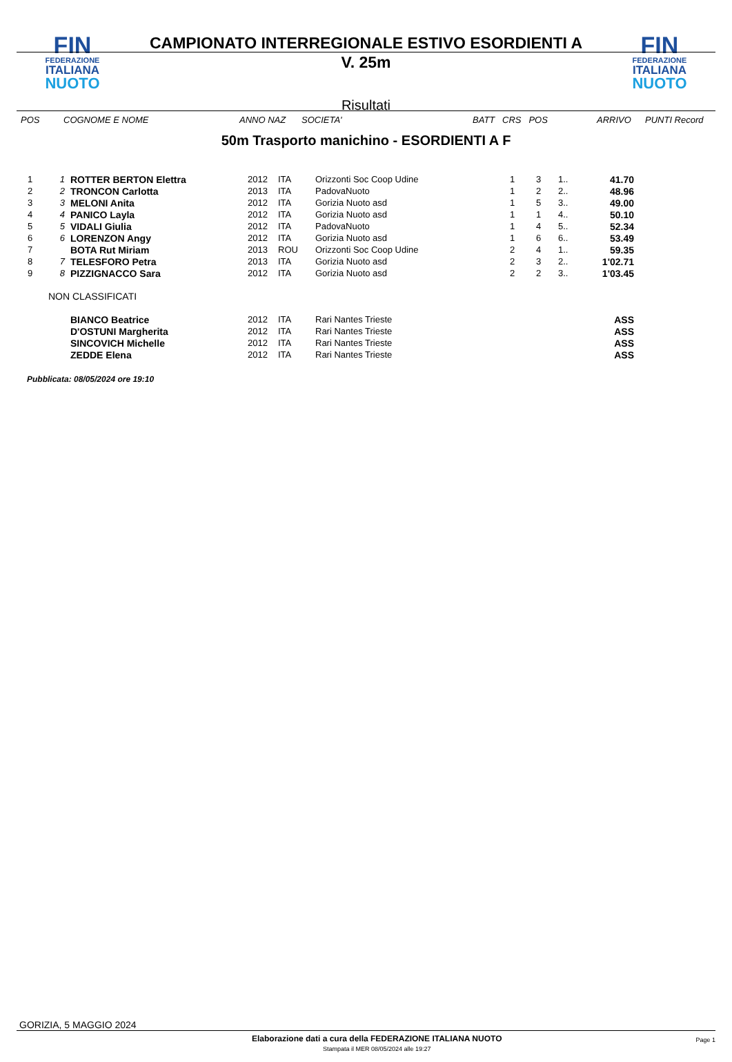FIN
FEDERAZIONE
ITALIANA
NUOTO
CAMPIONATO INTERREGIONALE ESTIVO ESORDIENTI A
V. 25m
Risultati
FIN
FEDERAZIONE
ITALIANA
NUOTO
| POS | COGNOME E NOME | ANNO NAZ | SOCIETA' | BATT CRS POS | ARRIVO | PUNTI Record |
| --- | --- | --- | --- | --- | --- | --- |
50m Trasporto manichino - ESORDIENTI A F
| 1 | 1 | ROTTER BERTON Elettra | 2012 | ITA | Orizzonti Soc Coop Udine | 1 | 3 | 1.. | 41.70 |
| 2 | 2 | TRONCON Carlotta | 2013 | ITA | PadovaNuoto | 1 | 2 | 2.. | 48.96 |
| 3 | 3 | MELONI Anita | 2012 | ITA | Gorizia Nuoto asd | 1 | 5 | 3.. | 49.00 |
| 4 | 4 | PANICO Layla | 2012 | ITA | Gorizia Nuoto asd | 1 | 1 | 4.. | 50.10 |
| 5 | 5 | VIDALI Giulia | 2012 | ITA | PadovaNuoto | 1 | 4 | 5.. | 52.34 |
| 6 | 6 | LORENZON Angy | 2012 | ITA | Gorizia Nuoto asd | 1 | 6 | 6.. | 53.49 |
| 7 | | BOTA Rut Miriam | 2013 | ROU | Orizzonti Soc Coop Udine | 2 | 4 | 1.. | 59.35 |
| 8 | 7 | TELESFORO Petra | 2013 | ITA | Gorizia Nuoto asd | 2 | 3 | 2.. | 1'02.71 |
| 9 | 8 | PIZZIGNACCO Sara | 2012 | ITA | Gorizia Nuoto asd | 2 | 2 | 3.. | 1'03.45 |
| NON CLASSIFICATI | | | | | | | | | |
| | | BIANCO Beatrice | 2012 | ITA | Rari Nantes Trieste | | | | ASS |
| | | D'OSTUNI Margherita | 2012 | ITA | Rari Nantes Trieste | | | | ASS |
| | | SINCOVICH Michelle | 2012 | ITA | Rari Nantes Trieste | | | | ASS |
| | | ZEDDE Elena | 2012 | ITA | Rari Nantes Trieste | | | | ASS |
Pubblicata: 08/05/2024 ore 19:10
GORIZIA, 5 MAGGIO 2024
Elaborazione dati a cura della FEDERAZIONE ITALIANA NUOTO
Stampata il MER 08/05/2024 alle 19:27
Page 1